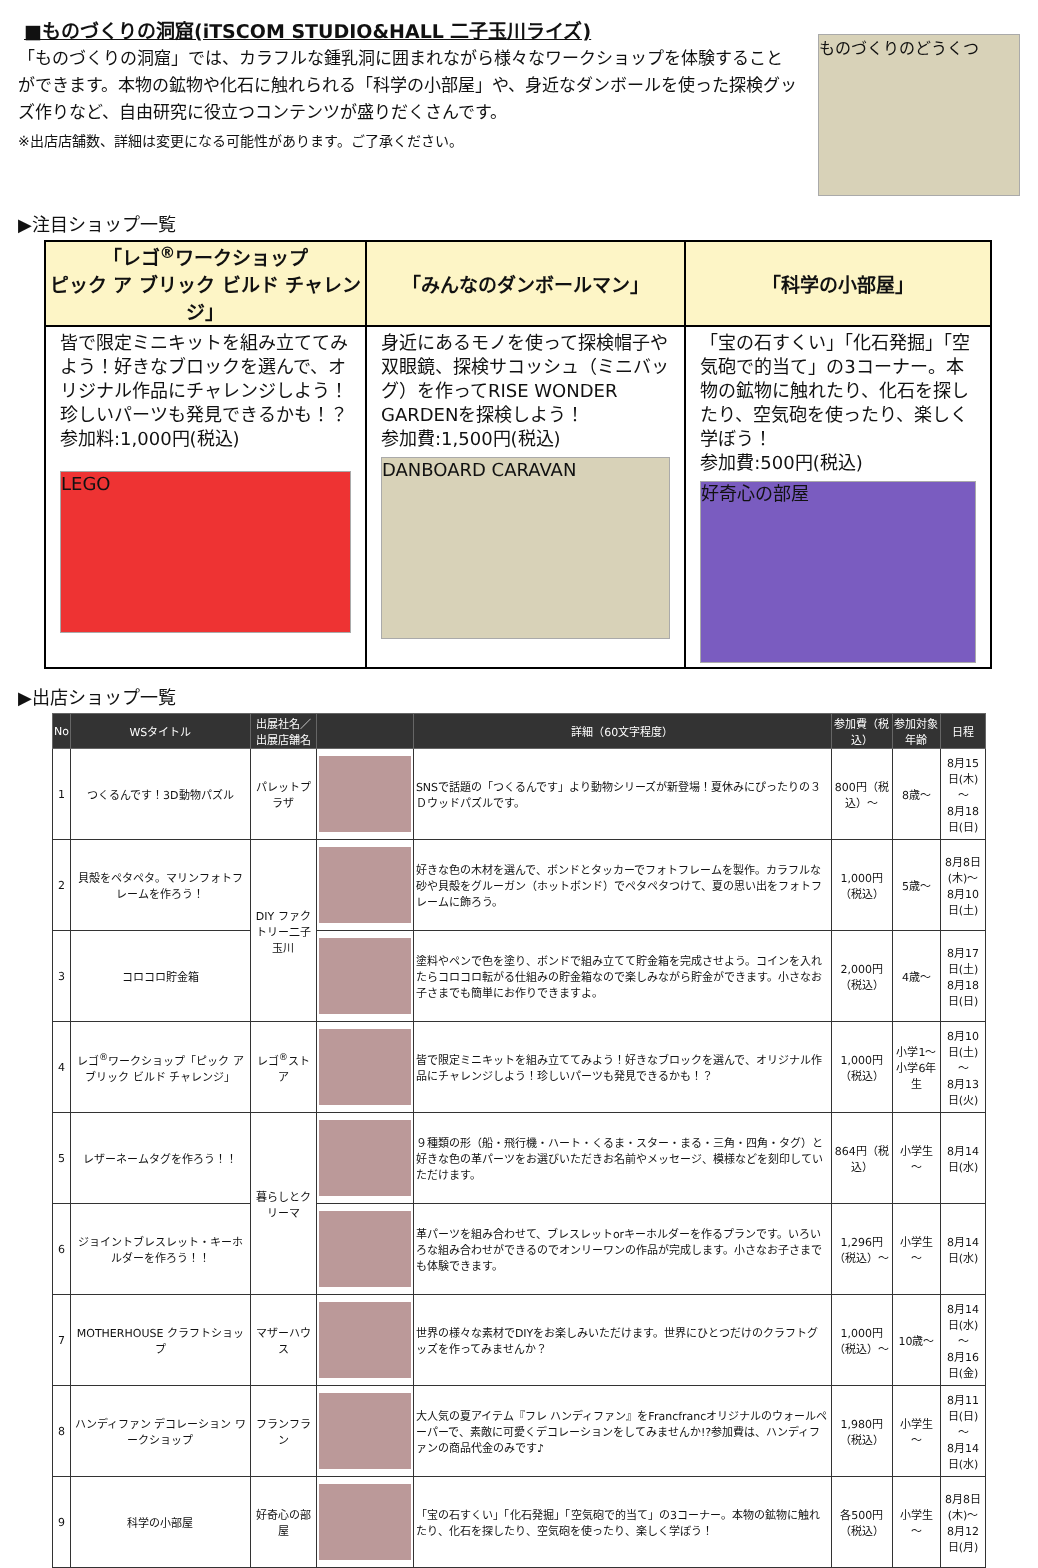■ものづくりの洞窟(iTSCOM STUDIO&HALL 二子玉川ライズ)
「ものづくりの洞窟」では、カラフルな鍾乳洞に囲まれながら様々なワークショップを体験することができます。本物の鉱物や化石に触れられる「科学の小部屋」や、身近なダンボールを使った探検グッズ作りなど、自由研究に役立つコンテンツが盛りだくさんです。
※出店店舗数、詳細は変更になる可能性があります。ご了承ください。
ものづくりのどうくつ
▶注目ショップ一覧
| 「レゴ<sup>®</sup>ワークショップ ピック ア ブリック ビルド チャレンジ」 | 「みんなのダンボールマン」 | 「科学の小部屋」 |
| --- | --- | --- |
| 皆で限定ミニキットを組み立ててみよう！好きなブロックを選んで、オリジナル作品にチャレンジしよう！珍しいパーツも発見できるかも！？ 参加料:1,000円(税込) LEGO | 身近にあるモノを使って探検帽子や双眼鏡、探検サコッシュ（ミニバッグ）を作ってRISE WONDER GARDENを探検しよう！ 参加費:1,500円(税込) DANBOARD CARAVAN | 「宝の石すくい」「化石発掘」「空気砲で的当て」の3コーナー。本物の鉱物に触れたり、化石を探したり、空気砲を使ったり、楽しく学ぼう！ 参加費:500円(税込) 好奇心の部屋 |
▶出店ショップ一覧
| No | WSタイトル | 出展社名／ 出展店舗名 | | 詳細（60文字程度） | 参加費（税込） | 参加対象年齢 | 日程 |
| --- | --- | --- | --- | --- | --- | --- | --- |
| 1 | つくるんです！3D動物パズル | パレットプラザ | | SNSで話題の「つくるんです」より動物シリーズが新登場！夏休みにぴったりの３Ｄウッドパズルです。 | 800円（税込）～ | 8歳～ | 8月15日(木)～ 8月18日(日) |
| 2 | 貝殻をペタペタ。マリンフォトフレームを作ろう！ | DIY ファクトリー二子玉川 | | 好きな色の木材を選んで、ボンドとタッカーでフォトフレームを製作。カラフルな砂や貝殻をグルーガン（ホットボンド）でペタペタつけて、夏の思い出をフォトフレームに飾ろう。 | 1,000円（税込） | 5歳～ | 8月8日(木)～ 8月10日(土) |
| 3 | コロコロ貯金箱 | | | 塗料やペンで色を塗り、ボンドで組み立てて貯金箱を完成させよう。コインを入れたらコロコロ転がる仕組みの貯金箱なので楽しみながら貯金ができます。小さなお子さまでも簡単にお作りできますよ。 | 2,000円（税込） | 4歳～ | 8月17日(土) 8月18日(日) |
| 4 | レゴ<sup>®</sup>ワークショップ「ピック ア ブリック ビルド チャレンジ」 | レゴ<sup>®</sup>ストア | | 皆で限定ミニキットを組み立ててみよう！好きなブロックを選んで、オリジナル作品にチャレンジしよう！珍しいパーツも発見できるかも！？ | 1,000円（税込） | 小学1～小学6年生 | 8月10日(土)～ 8月13日(火) |
| 5 | レザーネームタグを作ろう！！ | 暮らしとクリーマ | | ９種類の形（船・飛行機・ハート・くるま・スター・まる・三角・四角・タグ）と好きな色の革パーツをお選びいただきお名前やメッセージ、模様などを刻印していただけます。 | 864円（税込） | 小学生～ | 8月14日(水) |
| 6 | ジョイントブレスレット・キーホルダーを作ろう！！ | | | 革パーツを組み合わせて、ブレスレットorキーホルダーを作るプランです。いろいろな組み合わせができるのでオンリーワンの作品が完成します。小さなお子さまでも体験できます。 | 1,296円（税込）～ | 小学生～ | 8月14日(水) |
| 7 | MOTHERHOUSE クラフトショップ | マザーハウス | | 世界の様々な素材でDIYをお楽しみいただけます。世界にひとつだけのクラフトグッズを作ってみませんか？ | 1,000円（税込）～ | 10歳～ | 8月14日(水)～ 8月16日(金) |
| 8 | ハンディファン デコレーション ワークショップ | フランフラン | | 大人気の夏アイテム『フレ ハンディファン』をFrancfrancオリジナルのウォールペーパーで、素敵に可愛くデコレーションをしてみませんか!?参加費は、ハンディファンの商品代金のみです♪ | 1,980円（税込） | 小学生～ | 8月11日(日)～ 8月14日(水) |
| 9 | 科学の小部屋 | 好奇心の部屋 | | 「宝の石すくい」「化石発掘」「空気砲で的当て」の3コーナー。本物の鉱物に触れたり、化石を探したり、空気砲を使ったり、楽しく学ぼう！ | 各500円（税込） | 小学生～ | 8月8日(木)～ 8月12日(月) |